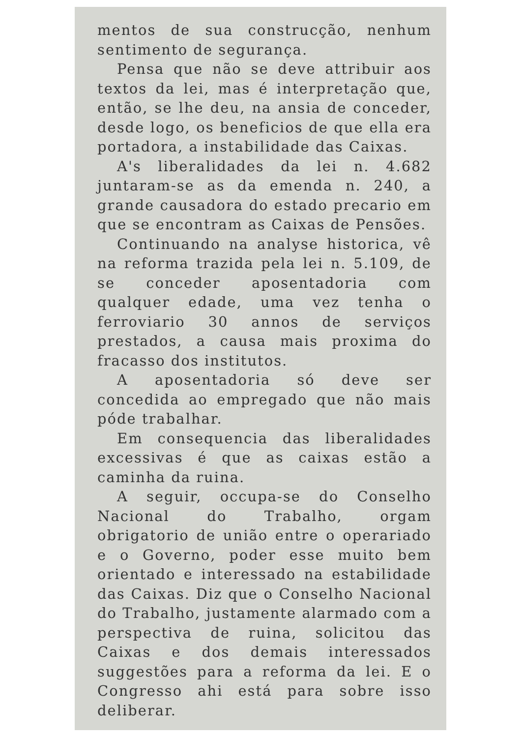mentos de sua construcção, nenhum sentimento de segurança.
Pensa que não se deve attribuir aos textos da lei, mas é interpretação que, então, se lhe deu, na ansia de conceder, desde logo, os beneficios de que ella era portadora, a instabilidade das Caixas.
A's liberalidades da lei n. 4.682 juntaram-se as da emenda n. 240, a grande causadora do estado precario em que se encontram as Caixas de Pensões.
Continuando na analyse historica, vê na reforma trazida pela lei n. 5.109, de se conceder aposentadoria com qualquer edade, uma vez tenha o ferroviario 30 annos de serviços prestados, a causa mais proxima do fracasso dos institutos.
A aposentadoria só deve ser concedida ao empregado que não mais póde trabalhar.
Em consequencia das liberalidades excessivas é que as caixas estão a caminha da ruina.
A seguir, occupa-se do Conselho Nacional do Trabalho, orgam obrigatorio de união entre o operariado e o Governo, poder esse muito bem orientado e interessado na estabilidade das Caixas. Diz que o Conselho Nacional do Trabalho, justamente alarmado com a perspectiva de ruina, solicitou das Caixas e dos demais interessados suggestões para a reforma da lei. E o Congresso ahi está para sobre isso deliberar.